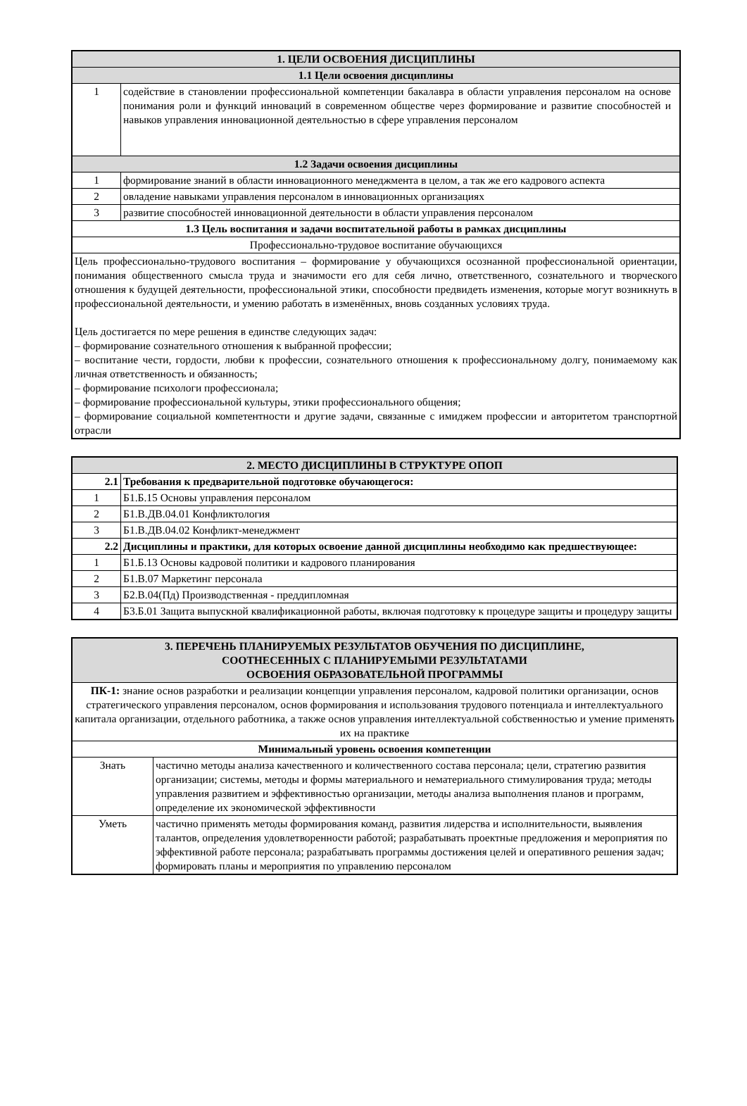| 1. ЦЕЛИ ОСВОЕНИЯ ДИСЦИПЛИНЫ | |
| 1.1 Цели освоения дисциплины | |
| 1 | содействие в становлении профессиональной компетенции бакалавра в области управления персоналом на основе понимания роли и функций инноваций в современном обществе через формирование и развитие способностей и навыков управления инновационной деятельностью в сфере управления персоналом |
| 1.2 Задачи освоения дисциплины | |
| 1 | формирование знаний в области инновационного менеджмента в целом, а так же его кадрового аспекта |
| 2 | овладение навыками управления персоналом в инновационных организациях |
| 3 | развитие способностей инновационной деятельности в области управления персоналом |
| 1.3 Цель воспитания и задачи воспитательной работы в рамках дисциплины | |
| Профессионально-трудовое воспитание обучающихся | |
| Цель профессионально-трудового воспитания – формирование у обучающихся осознанной профессиональной ориентации, понимания общественного смысла труда и значимости его для себя лично, ответственного, сознательного и творческого отношения к будущей деятельности, профессиональной этики, способности предвидеть изменения, которые могут возникнуть в профессиональной деятельности, и умению работать в изменённых, вновь созданных условиях труда. Цель достигается по мере решения в единстве следующих задач: – формирование сознательного отношения к выбранной профессии; – воспитание чести, гордости, любви к профессии, сознательного отношения к профессиональному долгу, понимаемому как личная ответственность и обязанность; – формирование психологи профессионала; – формирование профессиональной культуры, этики профессионального общения; – формирование социальной компетентности и другие задачи, связанные с имиджем профессии и авторитетом транспортной отрасли | |
| 2. МЕСТО ДИСЦИПЛИНЫ В СТРУКТУРЕ ОПОП | |
| 2.1 | Требования к предварительной подготовке обучающегося: |
| 1 | Б1.Б.15 Основы управления персоналом |
| 2 | Б1.В.ДВ.04.01 Конфликтология |
| 3 | Б1.В.ДВ.04.02 Конфликт-менеджмент |
| 2.2 | Дисциплины и практики, для которых освоение данной дисциплины необходимо как предшествующее: |
| 1 | Б1.Б.13 Основы кадровой политики и кадрового планирования |
| 2 | Б1.В.07 Маркетинг персонала |
| 3 | Б2.В.04(Пд) Производственная - преддипломная |
| 4 | Б3.Б.01 Защита выпускной квалификационной работы, включая подготовку к процедуре защиты и процедуру защиты |
| 3. ПЕРЕЧЕНЬ ПЛАНИРУЕМЫХ РЕЗУЛЬТАТОВ ОБУЧЕНИЯ ПО ДИСЦИПЛИНЕ, СООТНЕСЕННЫХ С ПЛАНИРУЕМЫМИ РЕЗУЛЬТАТАМИ ОСВОЕНИЯ ОБРАЗОВАТЕЛЬНОЙ ПРОГРАММЫ | |
| ПК-1: знание основ разработки и реализации концепции управления персоналом, кадровой политики организации, основ стратегического управления персоналом, основ формирования и использования трудового потенциала и интеллектуального капитала организации, отдельного работника, а также основ управления интеллектуальной собственностью и умение применять их на практике | |
| Минимальный уровень освоения компетенции | |
| Знать | частично методы анализа качественного и количественного состава персонала; цели, стратегию развития организации; системы, методы и формы материального и нематериального стимулирования труда; методы управления развитием и эффективностью организации, методы анализа выполнения планов и программ, определение их экономической эффективности |
| Уметь | частично применять методы формирования команд, развития лидерства и исполнительности, выявления талантов, определения удовлетворенности работой; разрабатывать проектные предложения и мероприятия по эффективной работе персонала; разрабатывать программы достижения целей и оперативного решения задач; формировать планы и мероприятия по управлению персоналом |